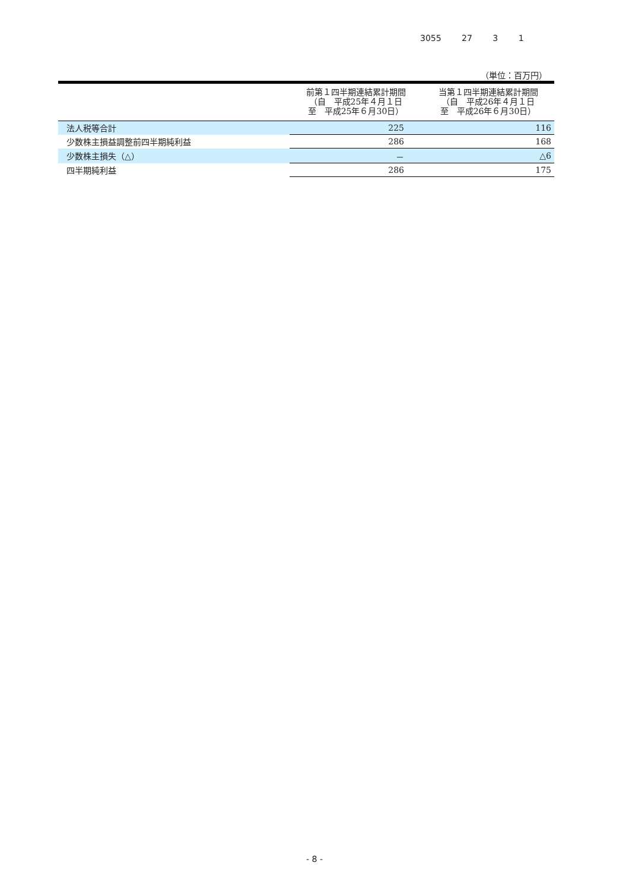3055 27 3 1
（単位：百万円）
| | 前第１四半期連結累計期間 （自 平成25年４月１日 至 平成25年６月30日） | 当第１四半期連結累計期間 （自 平成26年４月１日 至 平成26年６月30日） |
| --- | --- | --- |
| 法人税等合計 | 225 | 116 |
| 少数株主損益調整前四半期純利益 | 286 | 168 |
| 少数株主損失（△） | － | △6 |
| 四半期純利益 | 286 | 175 |
- 8 -